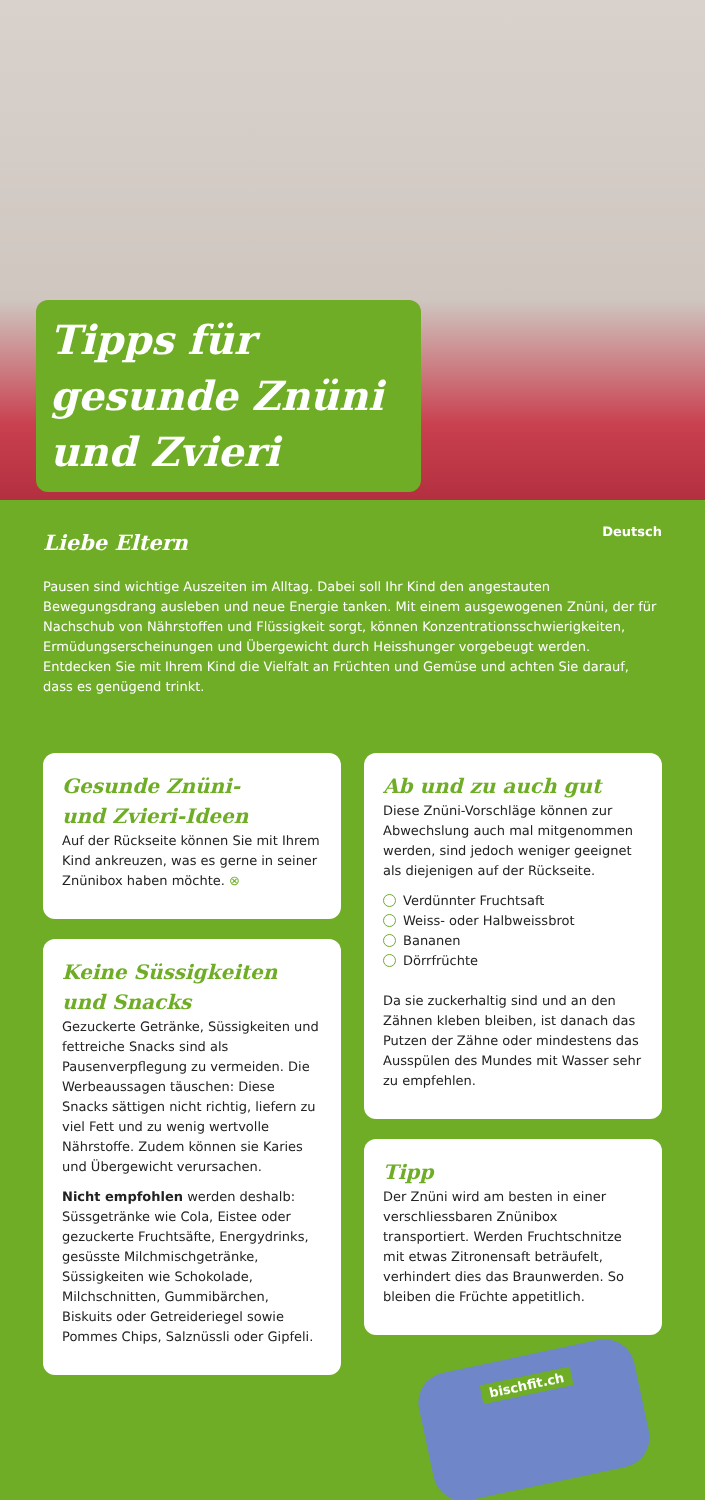Tipps für gesunde Znüni und Zvieri
Deutsch
Liebe Eltern
Pausen sind wichtige Auszeiten im Alltag. Dabei soll Ihr Kind den angestauten Bewegungsdrang ausleben und neue Energie tanken. Mit einem ausgewogenen Znüni, der für Nachschub von Nährstoffen und Flüssigkeit sorgt, können Konzentrationsschwierigkeiten, Ermüdungserscheinungen und Übergewicht durch Heisshunger vorgebeugt werden. Entdecken Sie mit Ihrem Kind die Vielfalt an Früchten und Gemüse und achten Sie darauf, dass es genügend trinkt.
Gesunde Znüni-
und Zvieri-Ideen
Auf der Rückseite können Sie mit Ihrem Kind ankreuzen, was es gerne in seiner Znünibox haben möchte. ⊗
Keine Süssigkeiten
und Snacks
Gezuckerte Getränke, Süssigkeiten und fettreiche Snacks sind als Pausenverpflegung zu vermeiden. Die Werbeaussagen täuschen: Diese Snacks sättigen nicht richtig, liefern zu viel Fett und zu wenig wertvolle Nährstoffe. Zudem können sie Karies und Übergewicht verursachen.
Nicht empfohlen werden deshalb: Süssgetränke wie Cola, Eistee oder gezuckerte Fruchtsäfte, Energydrinks, gesüsste Milchmischgetränke, Süssigkeiten wie Schokolade, Milchschnitten, Gummibärchen, Biskuits oder Getreideriegel sowie Pommes Chips, Salznüssli oder Gipfeli.
Ab und zu auch gut
Diese Znüni-Vorschläge können zur Abwechslung auch mal mitgenommen werden, sind jedoch weniger geeignet als diejenigen auf der Rückseite.
Verdünnter Fruchtsaft
Weiss- oder Halbweissbrot
Bananen
Dörrfrüchte
Da sie zuckerhaltig sind und an den Zähnen kleben bleiben, ist danach das Putzen der Zähne oder mindestens das Ausspülen des Mundes mit Wasser sehr zu empfehlen.
Tipp
Der Znüni wird am besten in einer verschliessbaren Znünibox transportiert. Werden Fruchtschnitze mit etwas Zitronensaft beträufelt, verhindert dies das Braunwerden. So bleiben die Früchte appetitlich.
bischfit.ch